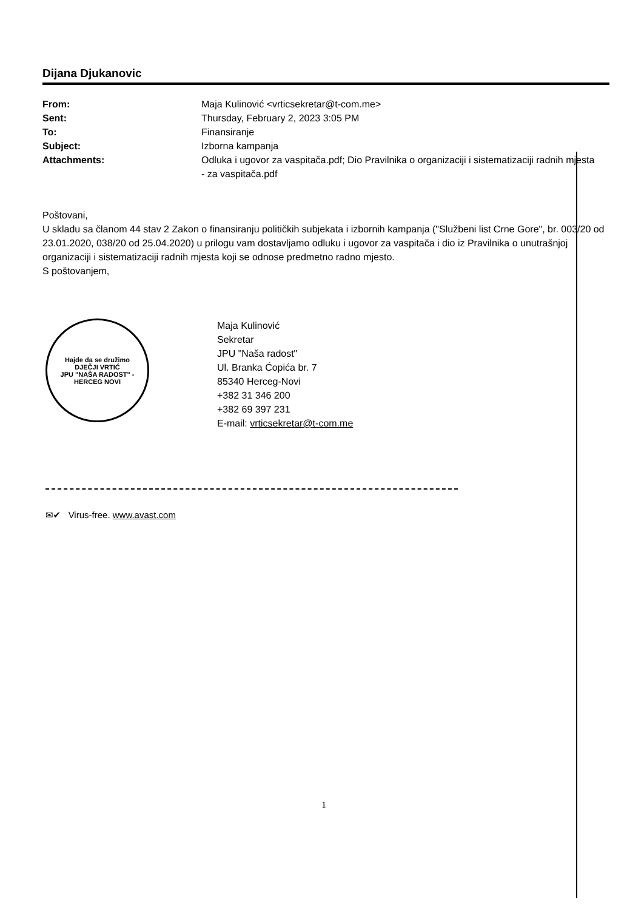Dijana Djukanovic
From: Maja Kulinović <vrticsekretar@t-com.me>
Sent: Thursday, February 2, 2023 3:05 PM
To: Finansiranje
Subject: Izborna kampanja
Attachments: Odluka i ugovor za vaspitača.pdf; Dio Pravilnika o organizaciji i sistematizaciji radnih mjesta - za vaspitača.pdf
Poštovani,
U skladu sa članom 44 stav 2 Zakon o finansiranju političkih subjekata i izbornih kampanja ("Službeni list Crne Gore", br. 003/20 od 23.01.2020, 038/20 od 25.04.2020) u prilogu vam dostavljamo odluku i ugovor za vaspitača i dio iz Pravilnika o unutrašnjoj organizaciji i sistematizaciji radnih mjesta koji se odnose predmetno radno mjesto.
S poštovanjem,
Hajde da se družimo
DJEČJI VRTIĆ
JPU "NAŠA RADOST" - HERCEG NOVI
Maja Kulinović
Sekretar
JPU "Naša radost"
Ul. Branka Ćopića br. 7
85340 Herceg-Novi
+382 31 346 200
+382 69 397 231
E-mail: vrticsekretar@t-com.me
✉✔ Virus-free. www.avast.com
1